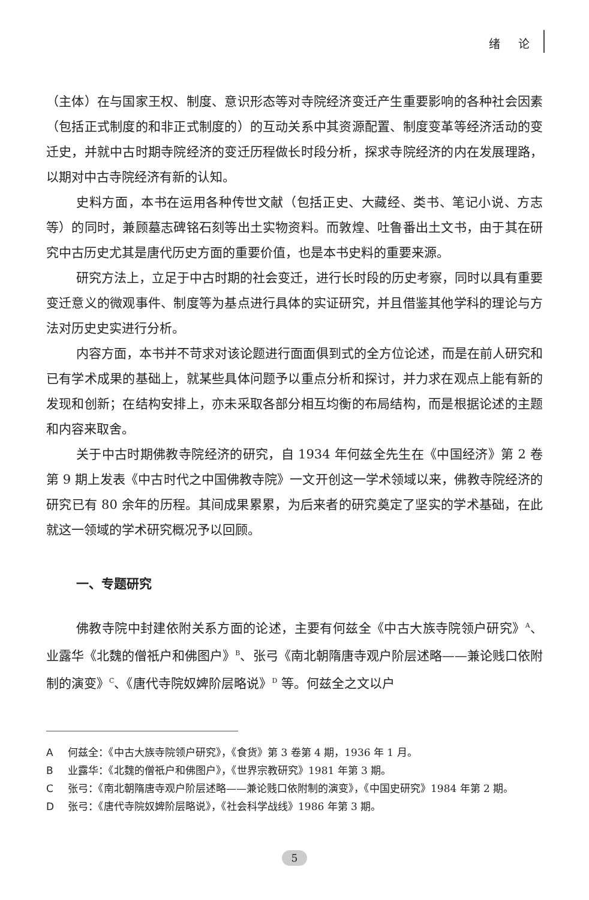绪 论
（主体）在与国家王权、制度、意识形态等对寺院经济变迁产生重要影响的各种社会因素（包括正式制度的和非正式制度的）的互动关系中其资源配置、制度变革等经济活动的变迁史，并就中古时期寺院经济的变迁历程做长时段分析，探求寺院经济的内在发展理路，以期对中古寺院经济有新的认知。
史料方面，本书在运用各种传世文献（包括正史、大藏经、类书、笔记小说、方志等）的同时，兼顾墓志碑铭石刻等出土实物资料。而敦煌、吐鲁番出土文书，由于其在研究中古历史尤其是唐代历史方面的重要价值，也是本书史料的重要来源。
研究方法上，立足于中古时期的社会变迁，进行长时段的历史考察，同时以具有重要变迁意义的微观事件、制度等为基点进行具体的实证研究，并且借鉴其他学科的理论与方法对历史史实进行分析。
内容方面，本书并不苛求对该论题进行面面俱到式的全方位论述，而是在前人研究和已有学术成果的基础上，就某些具体问题予以重点分析和探讨，并力求在观点上能有新的发现和创新；在结构安排上，亦未采取各部分相互均衡的布局结构，而是根据论述的主题和内容来取舍。
关于中古时期佛教寺院经济的研究，自 1934 年何兹全先生在《中国经济》第 2 卷第 9 期上发表《中古时代之中国佛教寺院》一文开创这一学术领域以来，佛教寺院经济的研究已有 80 余年的历程。其间成果累累，为后来者的研究奠定了坚实的学术基础，在此就这一领域的学术研究概况予以回顾。
一、专题研究
佛教寺院中封建依附关系方面的论述，主要有何兹全《中古大族寺院领户研究》<sup>A</sup>、业露华《北魏的僧祇户和佛图户》<sup>B</sup>、张弓《南北朝隋唐寺观户阶层述略——兼论贱口依附制的演变》<sup>C</sup>、《唐代寺院奴婢阶层略说》<sup>D</sup> 等。何兹全之文以户
A何兹全：《中古大族寺院领户研究》，《食货》第 3 卷第 4 期，1936 年 1 月。
B业露华：《北魏的僧祇户和佛图户》，《世界宗教研究》1981 年第 3 期。
C张弓：《南北朝隋唐寺观户阶层述略——兼论贱口依附制的演变》，《中国史研究》1984 年第 2 期。
D张弓：《唐代寺院奴婢阶层略说》，《社会科学战线》1986 年第 3 期。
5